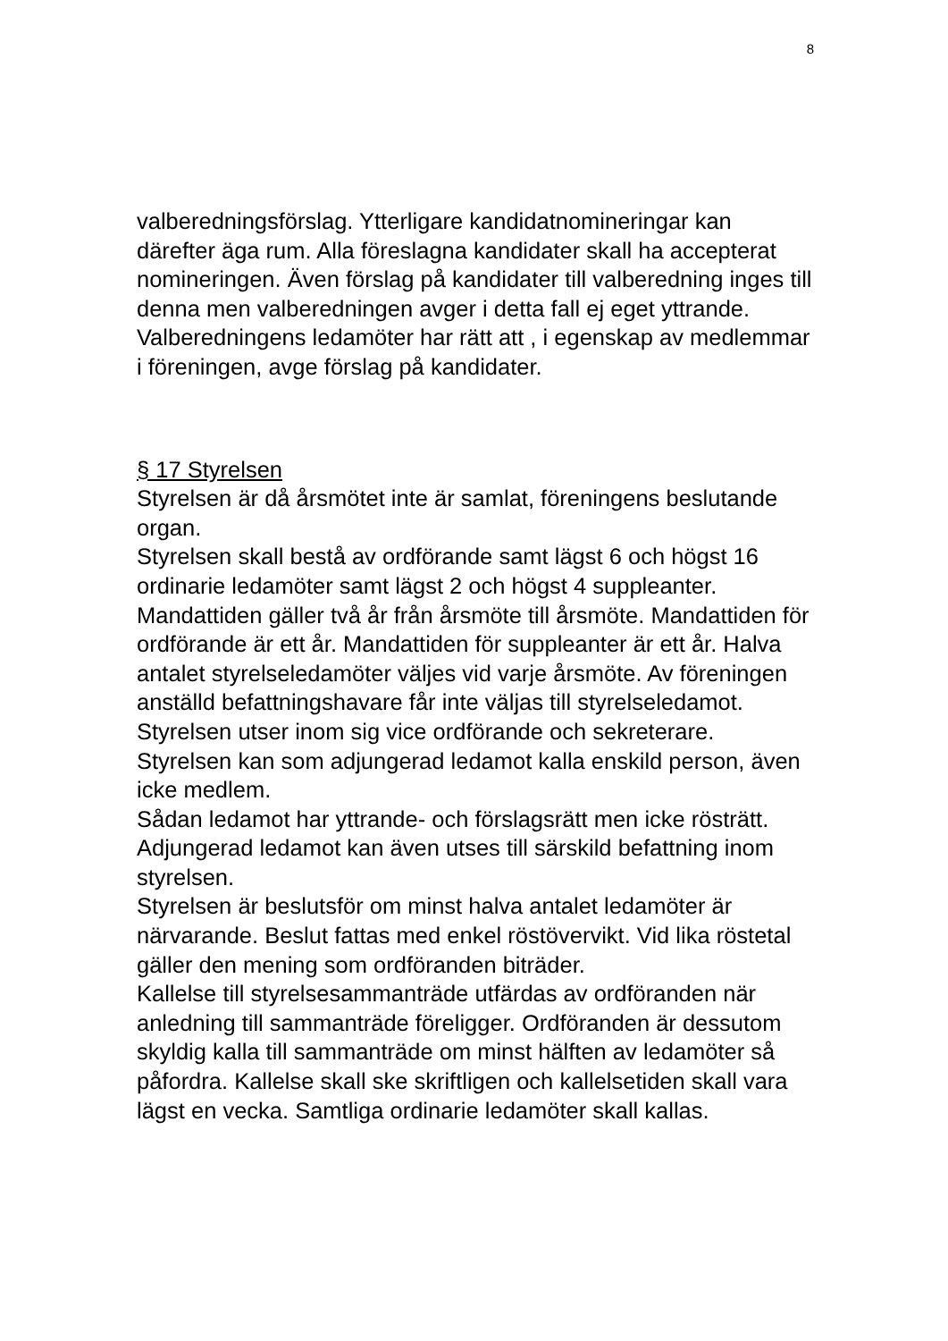8
valberedningsförslag. Ytterligare kandidatnomineringar kan därefter äga rum. Alla föreslagna kandidater skall ha accepterat nomineringen. Även förslag på kandidater till valberedning inges till denna men valberedningen avger i detta fall ej eget yttrande.
Valberedningens ledamöter har rätt att , i egenskap av medlemmar i föreningen, avge förslag på kandidater.
§ 17 Styrelsen
Styrelsen är då årsmötet inte är samlat, föreningens beslutande organ.
Styrelsen skall bestå av ordförande samt lägst 6 och högst 16 ordinarie ledamöter samt lägst 2 och högst 4 suppleanter. Mandattiden gäller två år från årsmöte till årsmöte. Mandattiden för ordförande är ett år. Mandattiden för suppleanter är ett år. Halva antalet styrelseledamöter väljes vid varje årsmöte. Av föreningen anställd befattningshavare får inte väljas till styrelseledamot.
Styrelsen utser inom sig vice ordförande och sekreterare.
Styrelsen kan som adjungerad ledamot kalla enskild person, även icke medlem.
Sådan ledamot har yttrande- och förslagsrätt men icke rösträtt. Adjungerad ledamot kan även utses till särskild befattning inom styrelsen.
Styrelsen är beslutsför om minst halva antalet ledamöter är närvarande. Beslut fattas med enkel röstövervikt. Vid lika röstetal gäller den mening som ordföranden biträder.
Kallelse till styrelsesammanträde utfärdas av ordföranden när anledning till sammanträde föreligger. Ordföranden är dessutom skyldig kalla till sammanträde om minst hälften av ledamöter så påfordra. Kallelse skall ske skriftligen och kallelsetiden skall vara lägst en vecka. Samtliga ordinarie ledamöter skall kallas.